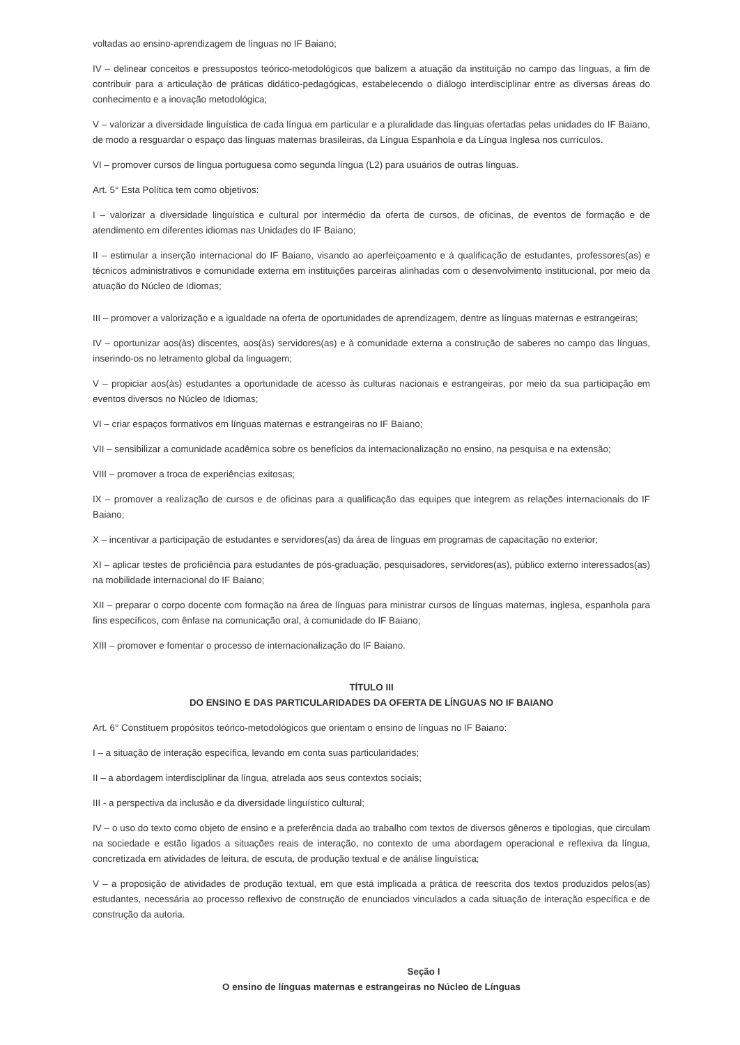voltadas ao ensino-aprendizagem de línguas no IF Baiano;
IV – delinear conceitos e pressupostos teórico-metodológicos que balizem a atuação da instituição no campo das línguas, a fim de contribuir para a articulação de práticas didático-pedagógicas, estabelecendo o diálogo interdisciplinar entre as diversas áreas do conhecimento e a inovação metodológica;
V – valorizar a diversidade linguística de cada língua em particular e a pluralidade das línguas ofertadas pelas unidades do IF Baiano, de modo a resguardar o espaço das línguas maternas brasileiras, da Língua Espanhola e da Língua Inglesa nos currículos.
VI – promover cursos de língua portuguesa como segunda língua (L2) para usuários de outras línguas.
Art. 5° Esta Política tem como objetivos:
I – valorizar a diversidade linguística e cultural por intermédio da oferta de cursos, de oficinas, de eventos de formação e de atendimento em diferentes idiomas nas Unidades do IF Baiano;
II – estimular a inserção internacional do IF Baiano, visando ao aperfeiçoamento e à qualificação de estudantes, professores(as) e técnicos administrativos e comunidade externa em instituições parceiras alinhadas com o desenvolvimento institucional, por meio da atuação do Núcleo de Idiomas;
III – promover a valorização e a igualdade na oferta de oportunidades de aprendizagem, dentre as línguas maternas e estrangeiras;
IV – oportunizar aos(às) discentes, aos(às) servidores(as) e à comunidade externa a construção de saberes no campo das línguas, inserindo-os no letramento global da linguagem;
V – propiciar aos(às) estudantes a oportunidade de acesso às culturas nacionais e estrangeiras, por meio da sua participação em eventos diversos no Núcleo de Idiomas;
VI – criar espaços formativos em línguas maternas e estrangeiras no IF Baiano;
VII – sensibilizar a comunidade acadêmica sobre os benefícios da internacionalização no ensino, na pesquisa e na extensão;
VIII – promover a troca de experiências exitosas;
IX – promover a realização de cursos e de oficinas para a qualificação das equipes que integrem as relações internacionais do IF Baiano;
X – incentivar a participação de estudantes e servidores(as) da área de línguas em programas de capacitação no exterior;
XI – aplicar testes de proficiência para estudantes de pós-graduação, pesquisadores, servidores(as), público externo interessados(as) na mobilidade internacional do IF Baiano;
XII – preparar o corpo docente com formação na área de línguas para ministrar cursos de línguas maternas, inglesa, espanhola para fins específicos, com ênfase na comunicação oral, à comunidade do IF Baiano;
XIII – promover e fomentar o processo de internacionalização do IF Baiano.
TÍTULO III
DO ENSINO E DAS PARTICULARIDADES DA OFERTA DE LÍNGUAS NO IF BAIANO
Art. 6° Constituem propósitos teórico-metodológicos que orientam o ensino de línguas no IF Baiano:
I – a situação de interação específica, levando em conta suas particularidades;
II – a abordagem interdisciplinar da língua, atrelada aos seus contextos sociais;
III - a perspectiva da inclusão e da diversidade linguístico cultural;
IV – o uso do texto como objeto de ensino e a preferência dada ao trabalho com textos de diversos gêneros e tipologias, que circulam na sociedade e estão ligados a situações reais de interação, no contexto de uma abordagem operacional e reflexiva da língua, concretizada em atividades de leitura, de escuta, de produção textual e de análise linguística;
V – a proposição de atividades de produção textual, em que está implicada a prática de reescrita dos textos produzidos pelos(as) estudantes, necessária ao processo reflexivo de construção de enunciados vinculados a cada situação de interação específica e de construção da autoria.
Seção I
O ensino de línguas maternas e estrangeiras no Núcleo de Línguas